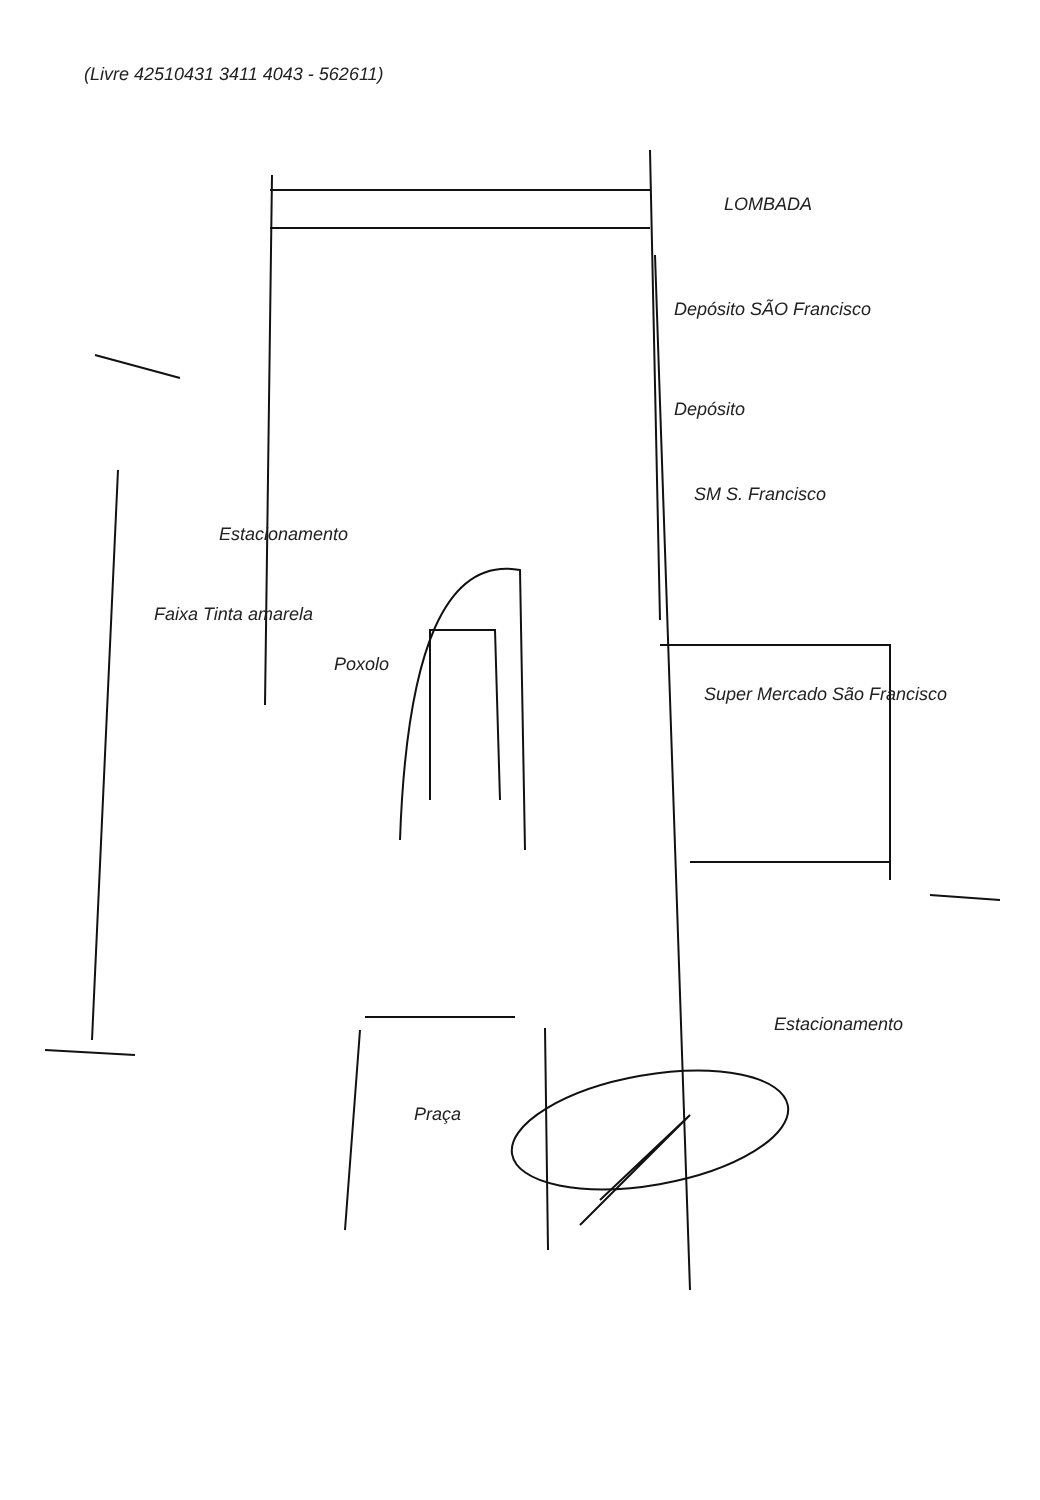(Livre 42510431 3411 4043 - 562611)
LOMBADA
Depósito SÃO Francisco
Depósito
SM S. Francisco
Super Mercado São Francisco
Poxolo
Faixa Tinta amarela
Estacionamento
Praça
Estacionamento